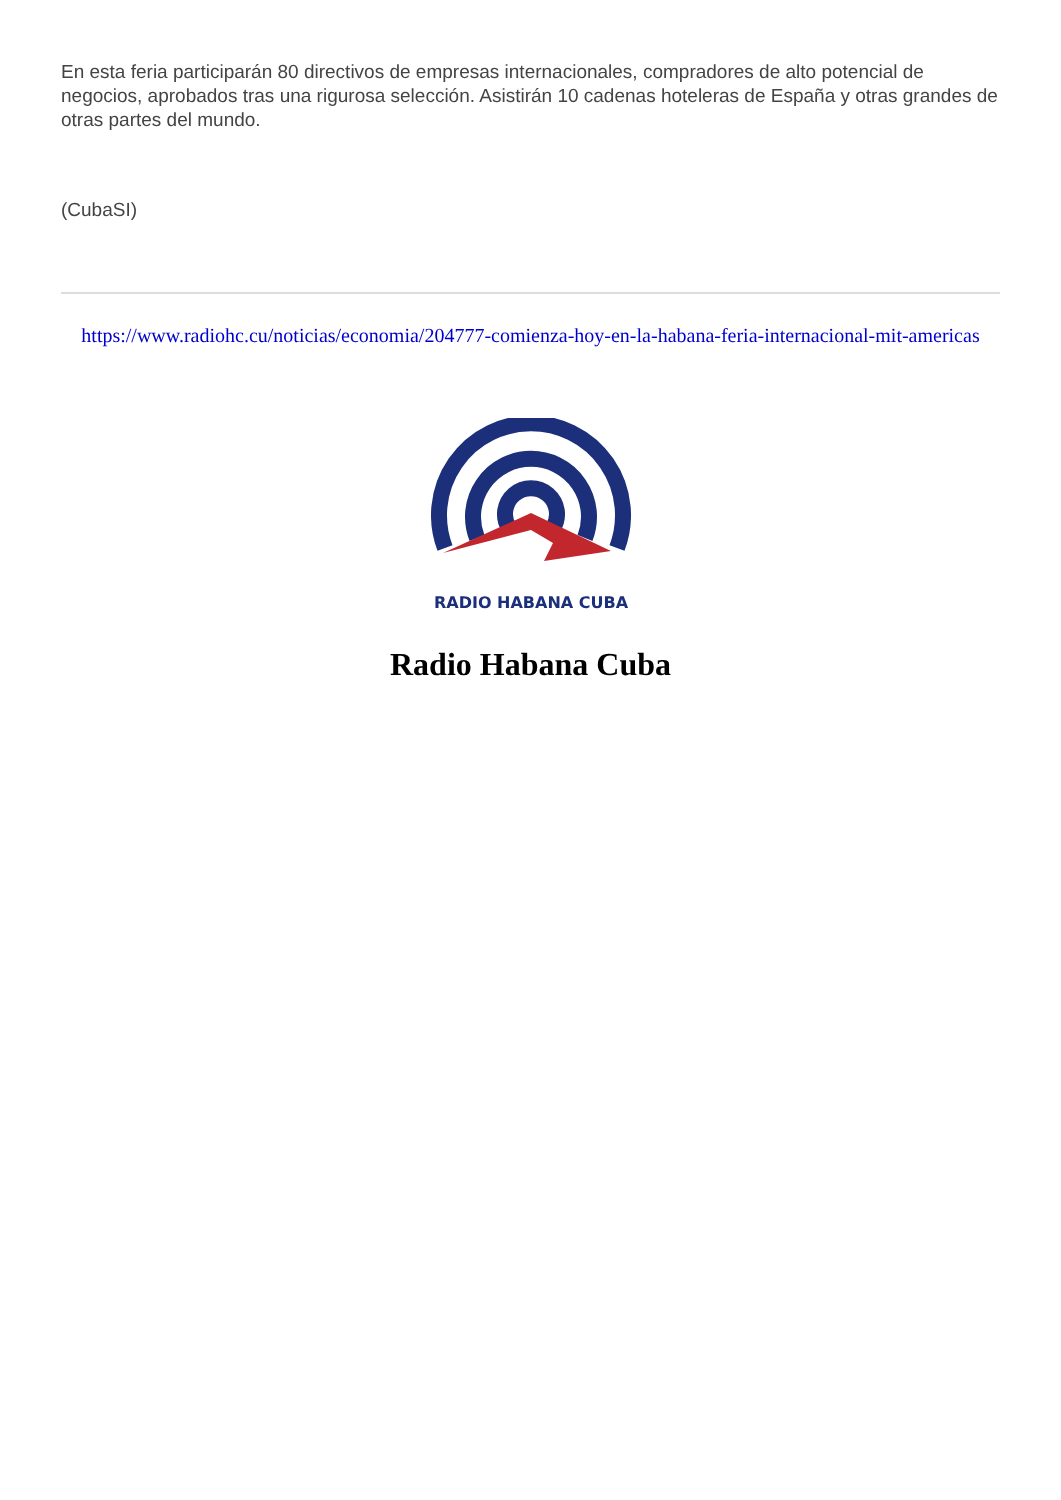En esta feria participarán 80 directivos de empresas internacionales, compradores de alto potencial de negocios, aprobados tras una rigurosa selección. Asistirán 10 cadenas hoteleras de España y otras grandes de otras partes del mundo.
(CubaSI)
https://www.radiohc.cu/noticias/economia/204777-comienza-hoy-en-la-habana-feria-internacional-mit-americas
RADIO HABANA CUBA
Radio Habana Cuba